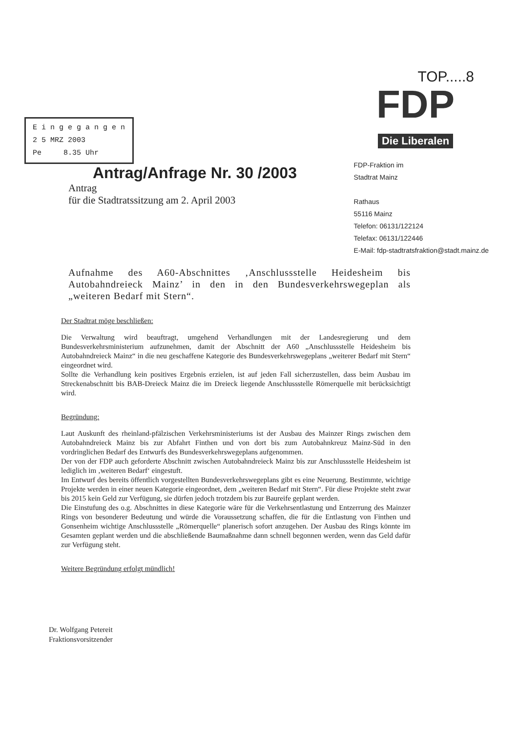E i n g e g a n g e n
2 5 MRZ 2003
Pe 8.35 Uhr
TOP.....8
FDP
Die Liberalen
Antrag/Anfrage Nr. 30 /2003
Antrag
für die Stadtratssitzung am 2. April 2003
FDP-Fraktion im
Stadtrat Mainz
Rathaus
55116 Mainz
Telefon: 06131/122124
Telefax: 06131/122446
E-Mail: fdp-stadtratsfraktion@stadt.mainz.de
Aufnahme des A60-Abschnittes ‚Anschlussstelle Heidesheim bis Autobahndreieck Mainz’ in den in den Bundesverkehrswegeplan als „weiteren Bedarf mit Stern“.
Der Stadtrat möge beschließen:
Die Verwaltung wird beauftragt, umgehend Verhandlungen mit der Landesregierung und dem Bundesverkehrsministerium aufzunehmen, damit der Abschnitt der A60 „Anschlussstelle Heidesheim bis Autobahndreieck Mainz“ in die neu geschaffene Kategorie des Bundesverkehrswegeplans „weiterer Bedarf mit Stern“ eingeordnet wird.
Sollte die Verhandlung kein positives Ergebnis erzielen, ist auf jeden Fall sicherzustellen, dass beim Ausbau im Streckenabschnitt bis BAB-Dreieck Mainz die im Dreieck liegende Anschlussstelle Römerquelle mit berücksichtigt wird.
Begründung:
Laut Auskunft des rheinland-pfälzischen Verkehrsministeriums ist der Ausbau des Mainzer Rings zwischen dem Autobahndreieck Mainz bis zur Abfahrt Finthen und von dort bis zum Autobahnkreuz Mainz-Süd in den vordringlichen Bedarf des Entwurfs des Bundesverkehrswegeplans aufgenommen.
Der von der FDP auch geforderte Abschnitt zwischen Autobahndreieck Mainz bis zur Anschlussstelle Heidesheim ist lediglich im ‚weiteren Bedarf‘ eingestuft.
Im Entwurf des bereits öffentlich vorgestellten Bundesverkehrswegeplans gibt es eine Neuerung. Bestimmte, wichtige Projekte werden in einer neuen Kategorie eingeordnet, dem „weiteren Bedarf mit Stern“. Für diese Projekte steht zwar bis 2015 kein Geld zur Verfügung, sie dürfen jedoch trotzdem bis zur Baureife geplant werden.
Die Einstufung des o.g. Abschnittes in diese Kategorie wäre für die Verkehrsentlastung und Entzerrung des Mainzer Rings von besonderer Bedeutung und würde die Voraussetzung schaffen, die für die Entlastung von Finthen und Gonsenheim wichtige Anschlussstelle „Römerquelle“ planerisch sofort anzugehen. Der Ausbau des Rings könnte im Gesamten geplant werden und die abschließende Baumaßnahme dann schnell begonnen werden, wenn das Geld dafür zur Verfügung steht.
Weitere Begründung erfolgt mündlich!
Dr. Wolfgang Petereit
Fraktionsvorsitzender